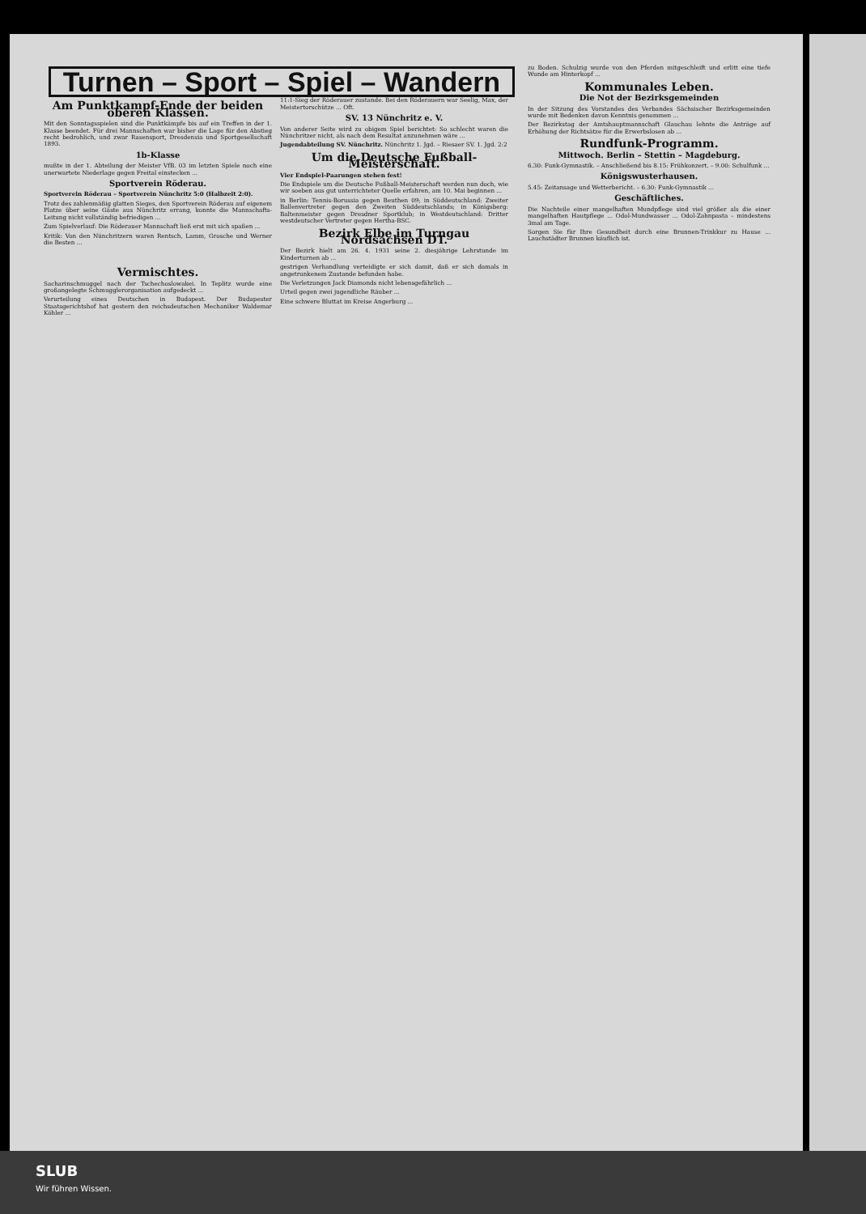Turnen – Sport – Spiel – Wandern
Am Punktkampf-Ende der beiden oberen Klassen.
Mit den Sonntagsspielen sind die Punktkämpfe bis auf ein Treffen in der 1. Klasse beendet. Für drei Mannschaften war bisher die Lage für den Abstieg recht bedrohlich, und zwar Rasensport, Dresdensia und Sportgesellschaft 1893.
1b-Klasse
mußte in der 1. Abteilung der Meister VfB. 03 im letzten Spiele noch eine unerwartete Niederlage gegen Freital einstecken ...
Sportverein Röderau.
Sportverein Röderau – Sportverein Nünchritz 5:0 (Halbzeit 2:0).
Trotz des zahlenmäßig glatten Sieges, den Sportverein Röderau auf eigenem Platze über seine Gäste aus Nünchritz errang, konnte die Mannschafts-Leitung nicht vollständig befriedigen ...
Zum Spielverlauf: Die Röderauer Mannschaft ließ erst mit sich spaßen ...
Kritik: Von den Nünchritzern waren Rentsch, Lamm, Grosche und Werner die Besten ...
11:1-Sieg der Röderauer zustande. Bei den Röderauern war Seelig, Max, der Meistertorschütze ... Oft.
SV. 13 Nünchritz e. V.
Von anderer Seite wird zu obigem Spiel berichtet: So schlecht waren die Nünchritzer nicht, als nach dem Resultat anzunehmen wäre ...
Jugendabteilung SV. Nünchritz. Nünchritz 1. Jgd. – Riesaer SV. 1. Jgd. 2:2
Um die Deutsche Fußball-Meisterschaft.
Vier Endspiel-Paarungen stehen fest!
Die Endspiele um die Deutsche Fußball-Meisterschaft werden nun doch, wie wir soeben aus gut unterrichteter Quelle erfahren, am 10. Mai beginnen ...
in Berlin: Tennis-Borussia gegen Beuthen 09; in Süddeutschland: Zweiter Ballenvertreter gegen den Zweiten Süddeutschlands; in Königsberg: Baltenmeister gegen Dresdner Sportklub; in Westdeutschland: Dritter westdeutscher Vertreter gegen Hertha-BSC.
Bezirk Elbe im Turngau Nordsachsen DT.
Der Bezirk hielt am 26. 4. 1931 seine 2. diesjährige Lehrstunde im Kinderturnen ab ...
Vermischtes.
Sacharinschmuggel nach der Tschechoslowakei. In Teplitz wurde eine großangelegte Schmugglerorganisation aufgedeckt ...
Verurteilung eines Deutschen in Budapest. Der Budapester Staatsgerichtshof hat gestern den reichsdeutschen Mechaniker Waldemar Köhler ...
gestrigen Verhandlung verteidigte er sich damit, daß er sich damals in angetrunkenem Zustande befunden habe.
Die Verletzungen Jack Diamonds nicht lebensgefährlich ...
Urteil gegen zwei jugendliche Räuber ...
Eine schwere Bluttat im Kreise Angerburg ...
zu Boden. Schulzig wurde von den Pferden mitgeschleift und erlitt eine tiefe Wunde am Hinterkopf ...
Kommunales Leben.
Die Not der Bezirksgemeinden
In der Sitzung des Vorstandes des Verbandes Sächsischer Bezirksgemeinden wurde mit Bedenken davon Kenntnis genommen ...
Der Bezirkstag der Amtshauptmannschaft Glauchau lehnte die Anträge auf Erhöhung der Richtsätze für die Erwerbslosen ab ...
Rundfunk-Programm.
Mittwoch. Berlin – Stettin – Magdeburg.
6.30: Funk-Gymnastik. – Anschließend bis 8.15: Frühkonzert. – 9.00: Schulfunk ...
Königswusterhausen.
5.45: Zeitansage und Wetterbericht. – 6.30: Funk-Gymnastik ...
Geschäftliches.
Die Nachteile einer mangelhaften Mundpflege sind viel größer als die einer mangelhaften Hautpflege ... Odol-Mundwasser ... Odol-Zahnpasta – mindestens 3mal am Tage.
Sorgen Sie für Ihre Gesundheit durch eine Brunnen-Trinkkur zu Hause ... Lauchstädter Brunnen käuflich ist.
SLUB
Wir führen Wissen.